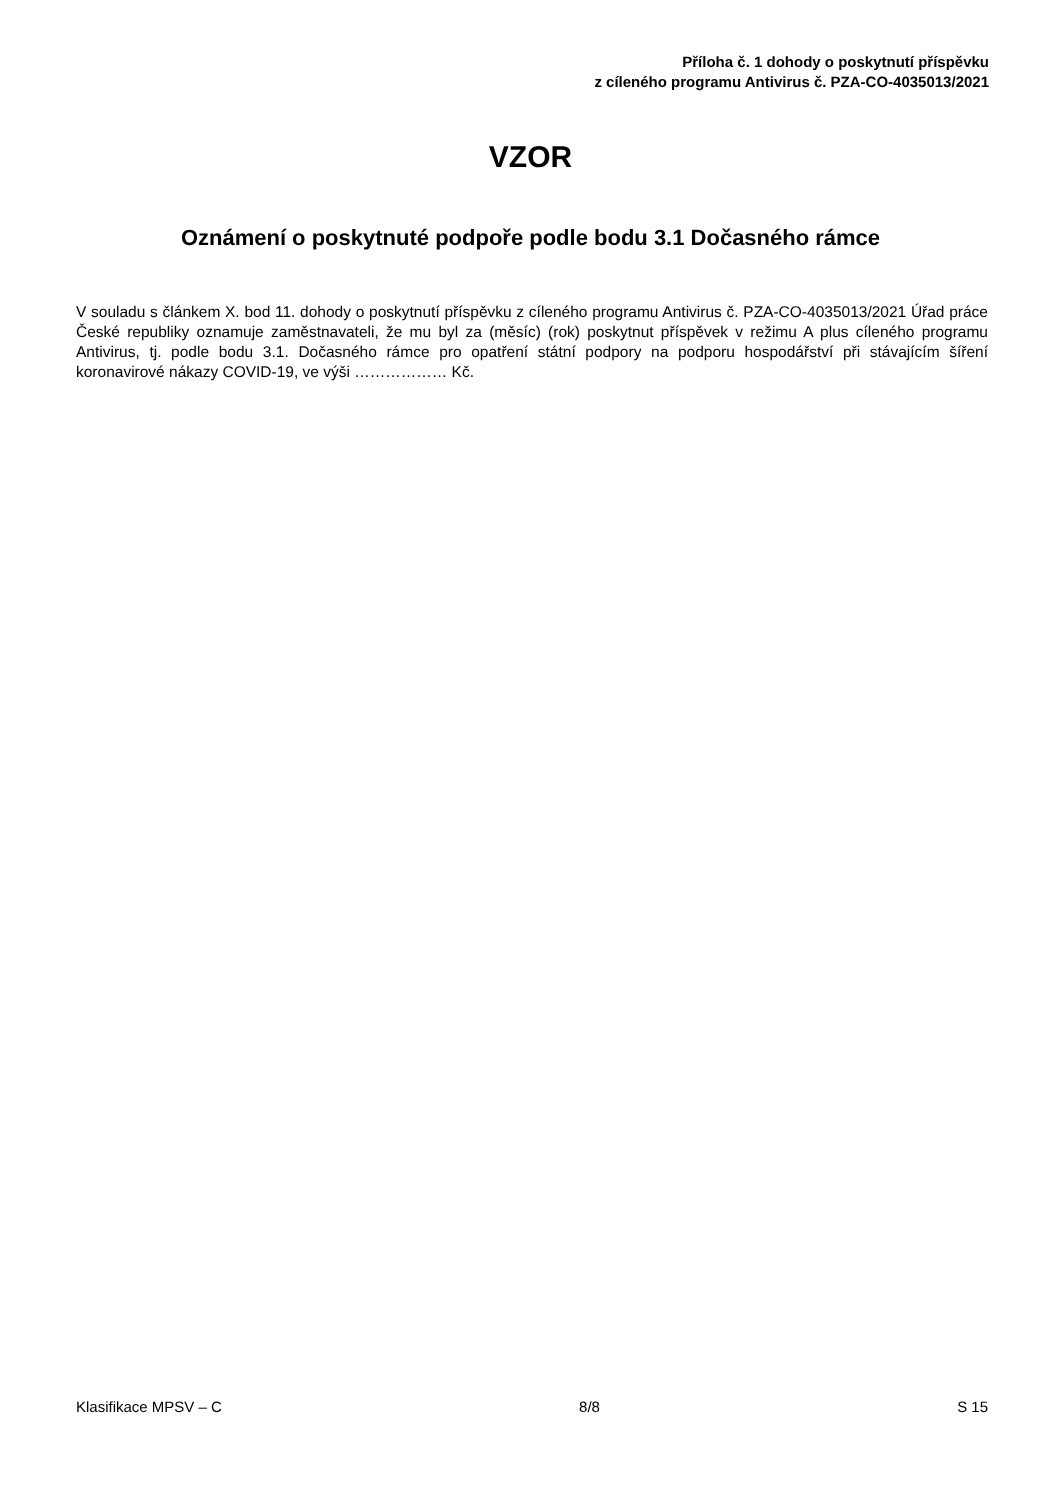Příloha č. 1 dohody o poskytnutí příspěvku
z cíleného programu Antivirus č. PZA-CO-4035013/2021
VZOR
Oznámení o poskytnuté podpoře podle bodu 3.1 Dočasného rámce
V souladu s článkem X. bod 11. dohody o poskytnutí příspěvku z cíleného programu Antivirus č. PZA-CO-4035013/2021 Úřad práce České republiky oznamuje zaměstnavateli, že mu byl za (měsíc) (rok) poskytnut příspěvek v režimu A plus cíleného programu Antivirus, tj. podle bodu 3.1. Dočasného rámce pro opatření státní podpory na podporu hospodářství při stávajícím šíření koronavirové nákazy COVID-19, ve výši ……………… Kč.
Klasifikace MPSV – C 8/8 S 15